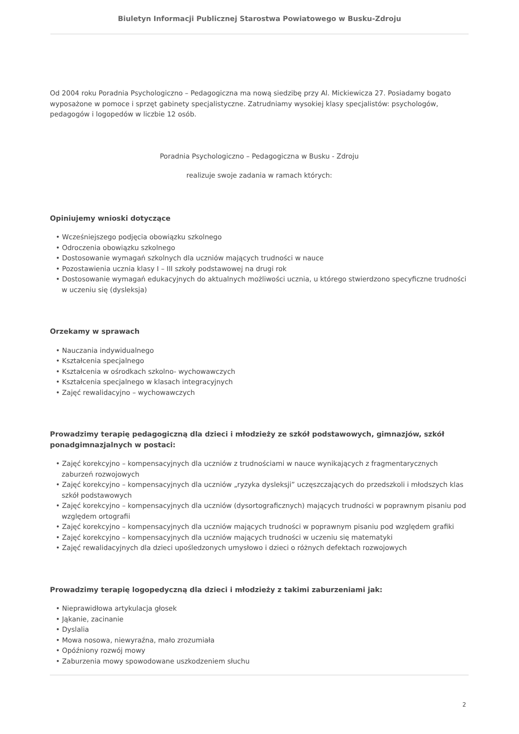Biuletyn Informacji Publicznej Starostwa Powiatowego w Busku-Zdroju
Od 2004 roku Poradnia Psychologiczno – Pedagogiczna ma nową siedzibę przy Al. Mickiewicza 27. Posiadamy bogato wyposażone w pomoce i sprzęt gabinety specjalistyczne. Zatrudniamy wysokiej klasy specjalistów: psychologów, pedagogów i logopedów w liczbie 12 osób.
Poradnia Psychologiczno – Pedagogiczna w Busku - Zdroju
realizuje swoje zadania w ramach których:
Opiniujemy wnioski dotyczące
• Wcześniejszego podjęcia obowiązku szkolnego
• Odroczenia obowiązku szkolnego
• Dostosowanie wymagań szkolnych dla uczniów mających trudności w nauce
• Pozostawienia ucznia klasy I – III szkoły podstawowej na drugi rok
• Dostosowanie wymagań edukacyjnych do aktualnych możliwości ucznia, u którego stwierdzono specyficzne trudności w uczeniu się (dysleksja)
Orzekamy w sprawach
• Nauczania indywidualnego
• Kształcenia specjalnego
• Kształcenia w ośrodkach szkolno- wychowawczych
• Kształcenia specjalnego w klasach integracyjnych
• Zajęć rewalidacyjno – wychowawczych
Prowadzimy terapię pedagogiczną dla dzieci i młodzieży ze szkół podstawowych, gimnazjów, szkół ponadgimnazjalnych w postaci:
• Zajęć korekcyjno – kompensacyjnych dla uczniów z trudnościami w nauce wynikających z fragmentarycznych zaburzeń rozwojowych
• Zajęć korekcyjno – kompensacyjnych dla uczniów „ryzyka dysleksji” uczęszczających do przedszkoli i młodszych klas szkół podstawowych
• Zajęć korekcyjno – kompensacyjnych dla uczniów (dysortograficznych) mających trudności w poprawnym pisaniu pod względem ortografii
• Zajęć korekcyjno – kompensacyjnych dla uczniów mających trudności w poprawnym pisaniu pod względem grafiki
• Zajęć korekcyjno – kompensacyjnych dla uczniów mających trudności w uczeniu się matematyki
• Zajęć rewalidacyjnych dla dzieci upośledzonych umysłowo i dzieci o różnych defektach rozwojowych
Prowadzimy terapię logopedyczną dla dzieci i młodzieży z takimi zaburzeniami jak:
• Nieprawidłowa artykulacja głosek
• Jąkanie, zacinanie
• Dyslalia
• Mowa nosowa, niewyraźna, mało zrozumiała
• Opóźniony rozwój mowy
• Zaburzenia mowy spowodowane uszkodzeniem słuchu
2